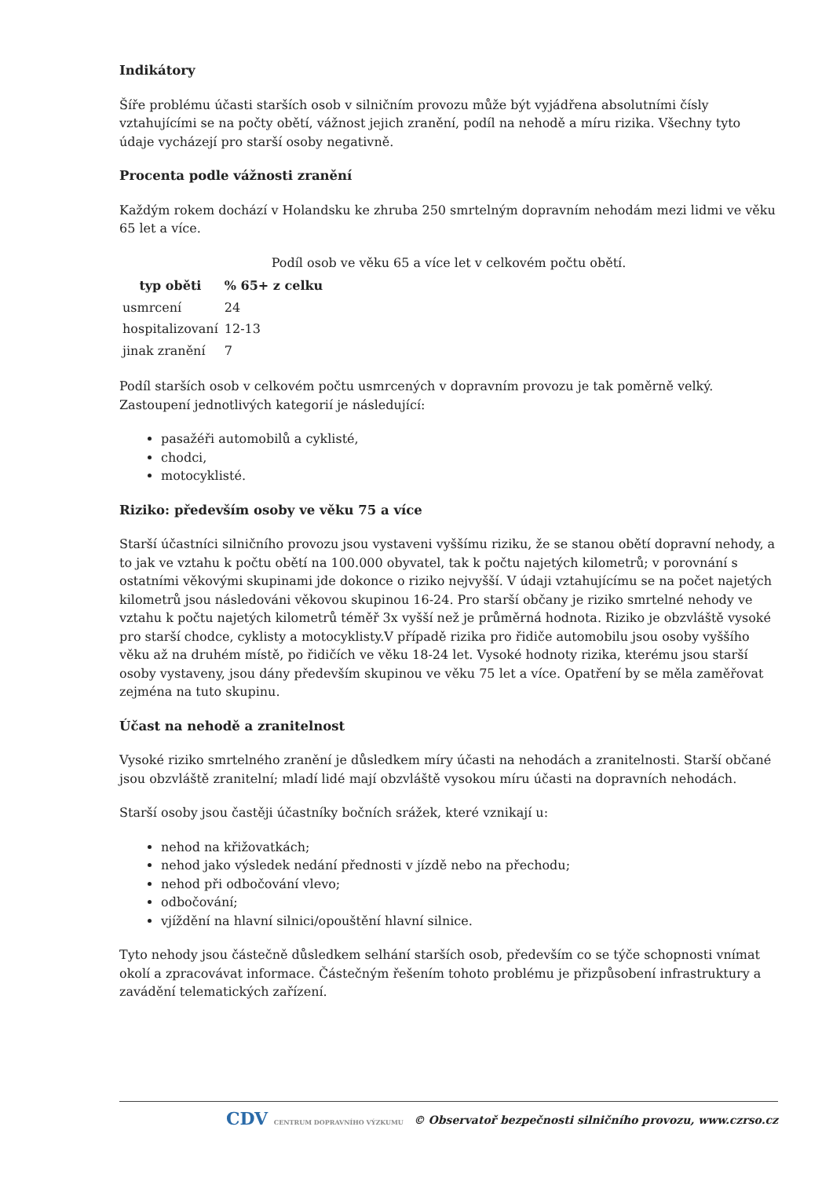Indikátory
Šíře problému účasti starších osob v silničním provozu může být vyjádřena absolutními čísly vztahujícími se na počty obětí, vážnost jejich zranění, podíl na nehodě a míru rizika. Všechny tyto údaje vycházejí pro starší osoby negativně.
Procenta podle vážnosti zranění
Každým rokem dochází v Holandsku ke zhruba 250 smrtelným dopravním nehodám mezi lidmi ve věku 65 let a více.
Podíl osob ve věku 65 a více let v celkovém počtu obětí.
| typ oběti | % 65+ z celku |
| --- | --- |
| usmrcení | 24 |
| hospitalizovaní | 12-13 |
| jinak zranění | 7 |
Podíl starších osob v celkovém počtu usmrcených v dopravním provozu je tak poměrně velký. Zastoupení jednotlivých kategorií je následující:
pasažéři automobilů a cyklisté,
chodci,
motocyklisté.
Riziko: především osoby ve věku 75 a více
Starší účastníci silničního provozu jsou vystaveni vyššímu riziku, že se stanou obětí dopravní nehody, a to jak ve vztahu k počtu obětí na 100.000 obyvatel, tak k počtu najetých kilometrů; v porovnání s ostatními věkovými skupinami jde dokonce o riziko nejvyšší. V údaji vztahujícímu se na počet najetých kilometrů jsou následováni věkovou skupinou 16-24. Pro starší občany je riziko smrtelné nehody ve vztahu k počtu najetých kilometrů téměř 3x vyšší než je průměrná hodnota. Riziko je obzvláště vysoké pro starší chodce, cyklisty a motocyklisty.V případě rizika pro řidiče automobilu jsou osoby vyššího věku až na druhém místě, po řidičích ve věku 18-24 let. Vysoké hodnoty rizika, kterému jsou starší osoby vystaveny, jsou dány především skupinou ve věku 75 let a více. Opatření by se měla zaměřovat zejména na tuto skupinu.
Účast na nehodě a zranitelnost
Vysoké riziko smrtelného zranění je důsledkem míry účasti na nehodách a zranitelnosti. Starší občané jsou obzvláště zranitelní; mladí lidé mají obzvláště vysokou míru účasti na dopravních nehodách.
Starší osoby jsou častěji účastníky bočních srážek, které vznikají u:
nehod na křižovatkách;
nehod jako výsledek nedání přednosti v jízdě nebo na přechodu;
nehod při odbočování vlevo;
odbočování;
vjíždění na hlavní silnici/opouštění hlavní silnice.
Tyto nehody jsou částečně důsledkem selhání starších osob, především co se týče schopnosti vnímat okolí a zpracovávat informace. Částečným řešením tohoto problému je přizpůsobení infrastruktury a zavádění telematických zařízení.
CDV CENTRUM DOPRAVNÍHO VÝZKUMU © Observatoř bezpečnosti silničního provozu, www.czrso.cz